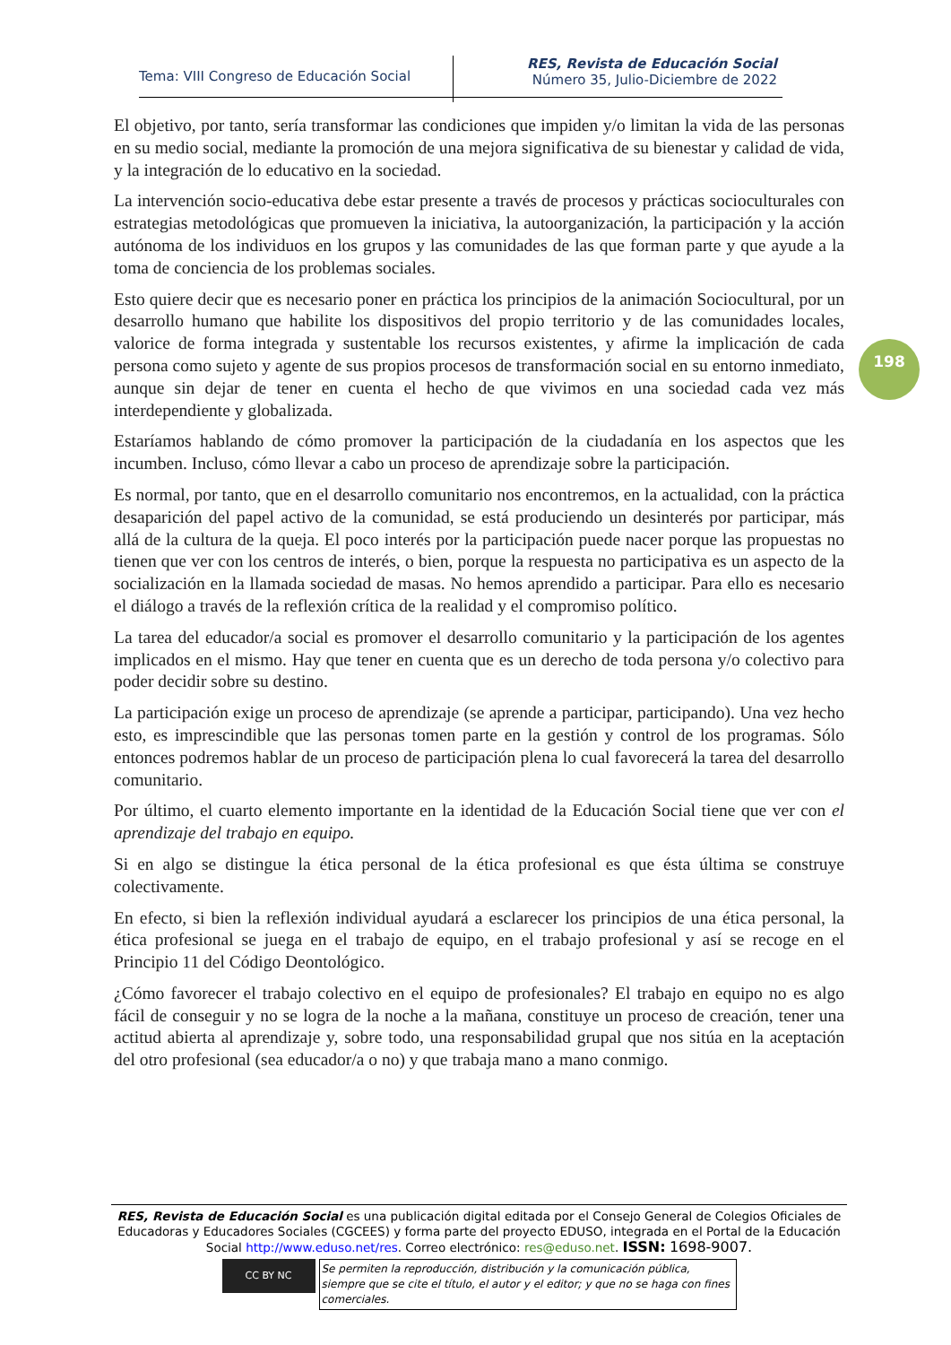Tema: VIII Congreso de Educación Social
RES, Revista de Educación Social
Número 35, Julio-Diciembre de 2022
198
El objetivo, por tanto, sería transformar las condiciones que impiden y/o limitan la vida de las personas en su medio social, mediante la promoción de una mejora significativa de su bienestar y calidad de vida, y la integración de lo educativo en la sociedad.
La intervención socio-educativa debe estar presente a través de procesos y prácticas socioculturales con estrategias metodológicas que promueven la iniciativa, la autoorganización, la participación y la acción autónoma de los individuos en los grupos y las comunidades de las que forman parte y que ayude a la toma de conciencia de los problemas sociales.
Esto quiere decir que es necesario poner en práctica los principios de la animación Sociocultural, por un desarrollo humano que habilite los dispositivos del propio territorio y de las comunidades locales, valorice de forma integrada y sustentable los recursos existentes, y afirme la implicación de cada persona como sujeto y agente de sus propios procesos de transformación social en su entorno inmediato, aunque sin dejar de tener en cuenta el hecho de que vivimos en una sociedad cada vez más interdependiente y globalizada.
Estaríamos hablando de cómo promover la participación de la ciudadanía en los aspectos que les incumben. Incluso, cómo llevar a cabo un proceso de aprendizaje sobre la participación.
Es normal, por tanto, que en el desarrollo comunitario nos encontremos, en la actualidad, con la práctica desaparición del papel activo de la comunidad, se está produciendo un desinterés por participar, más allá de la cultura de la queja. El poco interés por la participación puede nacer porque las propuestas no tienen que ver con los centros de interés, o bien, porque la respuesta no participativa es un aspecto de la socialización en la llamada sociedad de masas. No hemos aprendido a participar. Para ello es necesario el diálogo a través de la reflexión crítica de la realidad y el compromiso político.
La tarea del educador/a social es promover el desarrollo comunitario y la participación de los agentes implicados en el mismo. Hay que tener en cuenta que es un derecho de toda persona y/o colectivo para poder decidir sobre su destino.
La participación exige un proceso de aprendizaje (se aprende a participar, participando). Una vez hecho esto, es imprescindible que las personas tomen parte en la gestión y control de los programas. Sólo entonces podremos hablar de un proceso de participación plena lo cual favorecerá la tarea del desarrollo comunitario.
Por último, el cuarto elemento importante en la identidad de la Educación Social tiene que ver con el aprendizaje del trabajo en equipo.
Si en algo se distingue la ética personal de la ética profesional es que ésta última se construye colectivamente.
En efecto, si bien la reflexión individual ayudará a esclarecer los principios de una ética personal, la ética profesional se juega en el trabajo de equipo, en el trabajo profesional y así se recoge en el Principio 11 del Código Deontológico.
¿Cómo favorecer el trabajo colectivo en el equipo de profesionales? El trabajo en equipo no es algo fácil de conseguir y no se logra de la noche a la mañana, constituye un proceso de creación, tener una actitud abierta al aprendizaje y, sobre todo, una responsabilidad grupal que nos sitúa en la aceptación del otro profesional (sea educador/a o no) y que trabaja mano a mano conmigo.
RES, Revista de Educación Social es una publicación digital editada por el Consejo General de Colegios Oficiales de Educadoras y Educadores Sociales (CGCEES) y forma parte del proyecto EDUSO, integrada en el Portal de la Educación Social http://www.eduso.net/res. Correo electrónico: res@eduso.net. ISSN: 1698-9007.
CC BY NC
Se permiten la reproducción, distribución y la comunicación pública, siempre que se cite el título, el autor y el editor; y que no se haga con fines comerciales.